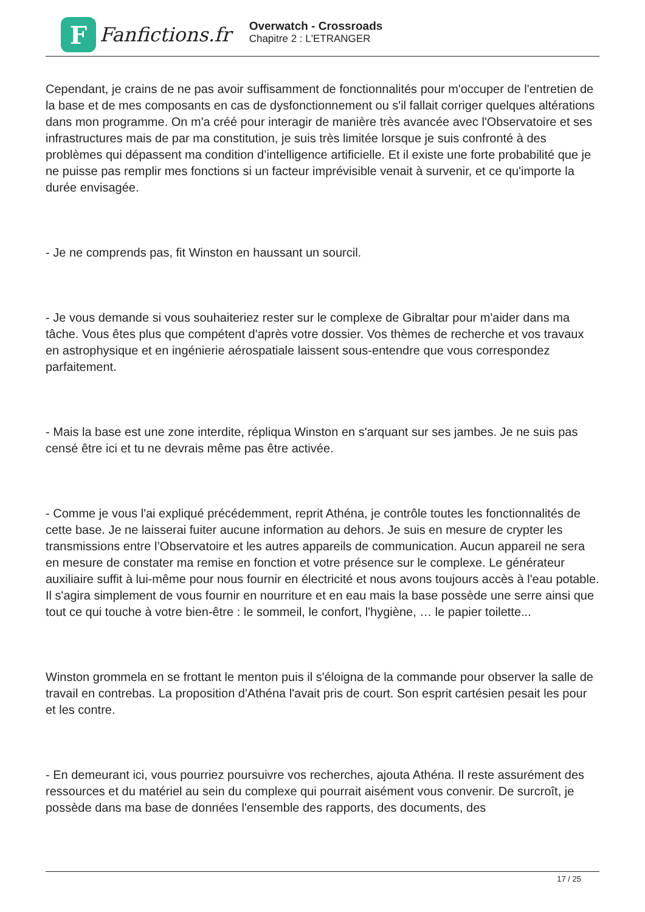F
Fanfictions.fr
Overwatch - Crossroads
Chapitre 2 : L'ETRANGER
Cependant, je crains de ne pas avoir suffisamment de fonctionnalités pour m'occuper de l'entretien de la base et de mes composants en cas de dysfonctionnement ou s'il fallait corriger quelques altérations dans mon programme. On m'a créé pour interagir de manière très avancée avec l'Observatoire et ses infrastructures mais de par ma constitution, je suis très limitée lorsque je suis confronté à des problèmes qui dépassent ma condition d’intelligence artificielle. Et il existe une forte probabilité que je ne puisse pas remplir mes fonctions si un facteur imprévisible venait à survenir, et ce qu'importe la durée envisagée.
- Je ne comprends pas, fit Winston en haussant un sourcil.
- Je vous demande si vous souhaiteriez rester sur le complexe de Gibraltar pour m'aider dans ma tâche. Vous êtes plus que compétent d'après votre dossier. Vos thèmes de recherche et vos travaux en astrophysique et en ingénierie aérospatiale laissent sous-entendre que vous correspondez parfaitement.
- Mais la base est une zone interdite, répliqua Winston en s'arquant sur ses jambes. Je ne suis pas censé être ici et tu ne devrais même pas être activée.
- Comme je vous l'ai expliqué précédemment, reprit Athéna, je contrôle toutes les fonctionnalités de cette base. Je ne laisserai fuiter aucune information au dehors. Je suis en mesure de crypter les transmissions entre l’Observatoire et les autres appareils de communication. Aucun appareil ne sera en mesure de constater ma remise en fonction et votre présence sur le complexe. Le générateur auxiliaire suffit à lui-même pour nous fournir en électricité et nous avons toujours accès à l'eau potable. Il s'agira simplement de vous fournir en nourriture et en eau mais la base possède une serre ainsi que tout ce qui touche à votre bien-être : le sommeil, le confort, l'hygiène, … le papier toilette...
Winston grommela en se frottant le menton puis il s'éloigna de la commande pour observer la salle de travail en contrebas. La proposition d'Athéna l'avait pris de court. Son esprit cartésien pesait les pour et les contre.
- En demeurant ici, vous pourriez poursuivre vos recherches, ajouta Athéna. Il reste assurément des ressources et du matériel au sein du complexe qui pourrait aisément vous convenir. De surcroît, je possède dans ma base de données l'ensemble des rapports, des documents, des
17 / 25